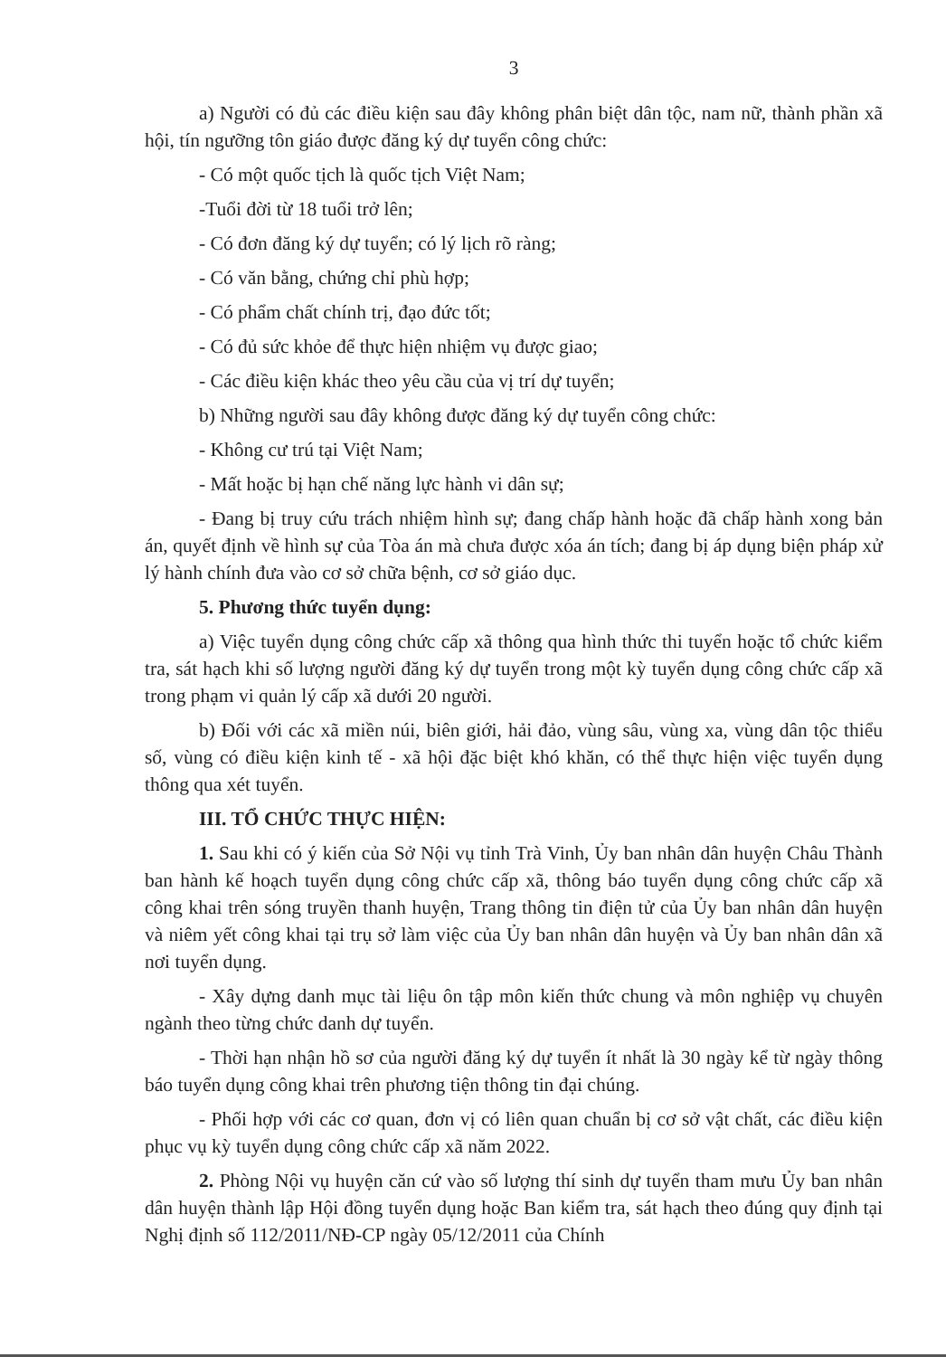3
a) Người có đủ các điều kiện sau đây không phân biệt dân tộc, nam nữ, thành phần xã hội, tín ngưỡng tôn giáo được đăng ký dự tuyển công chức:
- Có một quốc tịch là quốc tịch Việt Nam;
-Tuổi đời từ 18 tuổi trở lên;
- Có đơn đăng ký dự tuyển; có lý lịch rõ ràng;
- Có văn bằng, chứng chỉ phù hợp;
- Có phẩm chất chính trị, đạo đức tốt;
- Có đủ sức khỏe để thực hiện nhiệm vụ được giao;
- Các điều kiện khác theo yêu cầu của vị trí dự tuyển;
b) Những người sau đây không được đăng ký dự tuyển công chức:
- Không cư trú tại Việt Nam;
- Mất hoặc bị hạn chế năng lực hành vi dân sự;
- Đang bị truy cứu trách nhiệm hình sự; đang chấp hành hoặc đã chấp hành xong bản án, quyết định về hình sự của Tòa án mà chưa được xóa án tích; đang bị áp dụng biện pháp xử lý hành chính đưa vào cơ sở chữa bệnh, cơ sở giáo dục.
5. Phương thức tuyển dụng:
a) Việc tuyển dụng công chức cấp xã thông qua hình thức thi tuyển hoặc tổ chức kiểm tra, sát hạch khi số lượng người đăng ký dự tuyển trong một kỳ tuyển dụng công chức cấp xã trong phạm vi quản lý cấp xã dưới 20 người.
b) Đối với các xã miền núi, biên giới, hải đảo, vùng sâu, vùng xa, vùng dân tộc thiểu số, vùng có điều kiện kinh tế - xã hội đặc biệt khó khăn, có thể thực hiện việc tuyển dụng thông qua xét tuyển.
III. TỔ CHỨC THỰC HIỆN:
1. Sau khi có ý kiến của Sở Nội vụ tỉnh Trà Vinh, Ủy ban nhân dân huyện Châu Thành ban hành kế hoạch tuyển dụng công chức cấp xã, thông báo tuyển dụng công chức cấp xã công khai trên sóng truyền thanh huyện, Trang thông tin điện tử của Ủy ban nhân dân huyện và niêm yết công khai tại trụ sở làm việc của Ủy ban nhân dân huyện và Ủy ban nhân dân xã nơi tuyển dụng.
- Xây dựng danh mục tài liệu ôn tập môn kiến thức chung và môn nghiệp vụ chuyên ngành theo từng chức danh dự tuyển.
- Thời hạn nhận hồ sơ của người đăng ký dự tuyển ít nhất là 30 ngày kể từ ngày thông báo tuyển dụng công khai trên phương tiện thông tin đại chúng.
- Phối hợp với các cơ quan, đơn vị có liên quan chuẩn bị cơ sở vật chất, các điều kiện phục vụ kỳ tuyển dụng công chức cấp xã năm 2022.
2. Phòng Nội vụ huyện căn cứ vào số lượng thí sinh dự tuyển tham mưu Ủy ban nhân dân huyện thành lập Hội đồng tuyển dụng hoặc Ban kiểm tra, sát hạch theo đúng quy định tại Nghị định số 112/2011/NĐ-CP ngày 05/12/2011 của Chính